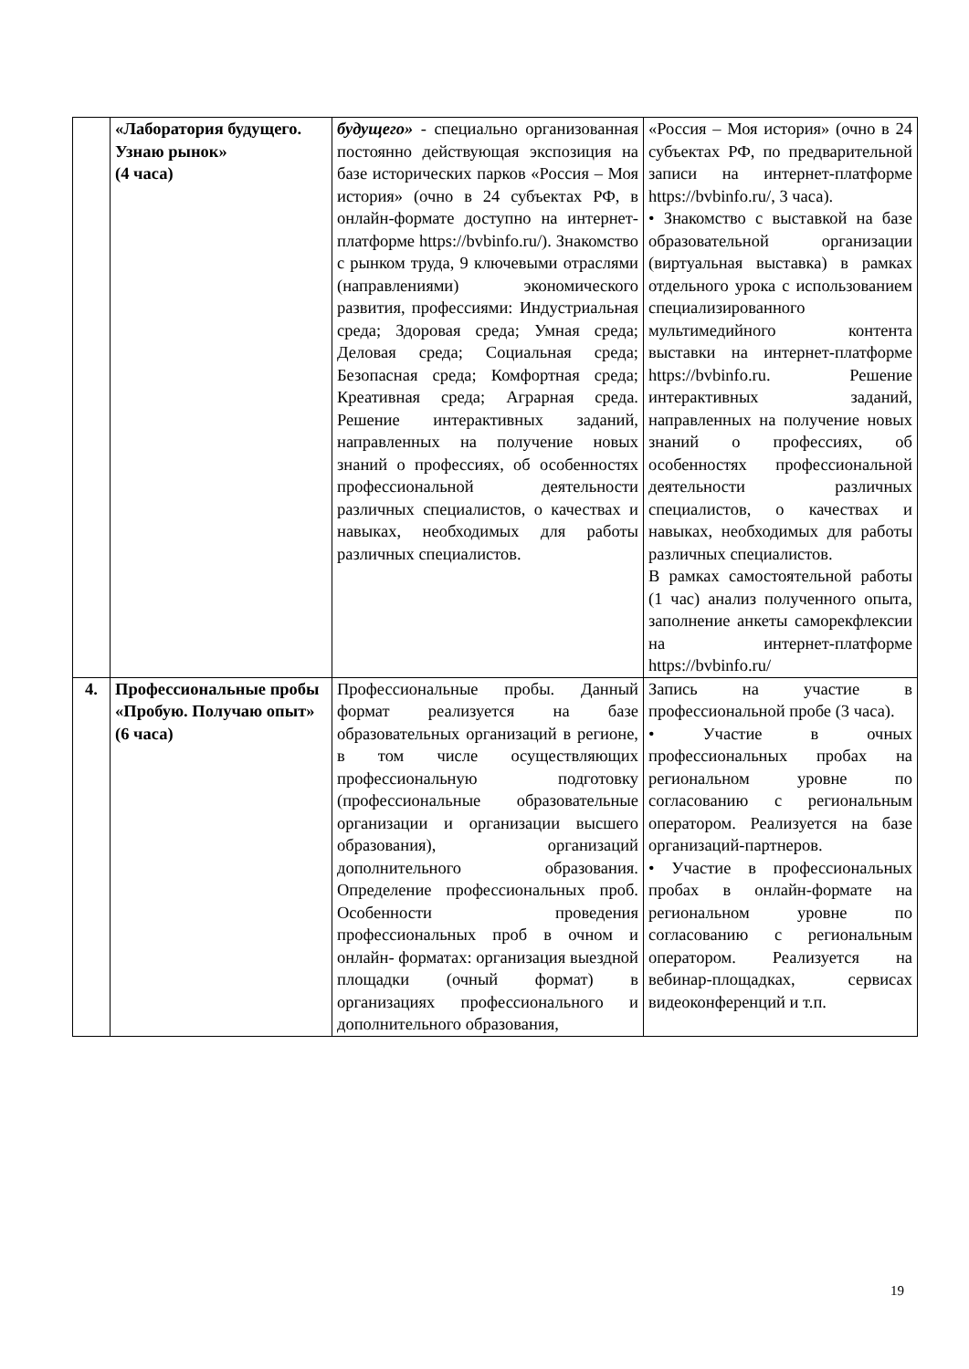| | «Лаборатория будущего. Узнаю рынок» (4 часа) | будущего» - специально организованная постоянно действующая экспозиция на базе исторических парков «Россия – Моя история» (очно в 24 субъектах РФ, в онлайн-формате доступно на интернет-платформе https://bvbinfo.ru/). Знакомство с рынком труда, 9 ключевыми отраслями (направлениями) экономического развития, профессиями: Индустриальная среда; Здоровая среда; Умная среда; Деловая среда; Социальная среда; Безопасная среда; Комфортная среда; Креативная среда; Аграрная среда. Решение интерактивных заданий, направленных на получение новых знаний о профессиях, об особенностях профессиональной деятельности различных специалистов, о качествах и навыках, необходимых для работы различных специалистов. | «Россия – Моя история» (очно в 24 субъектах РФ, по предварительной записи на интернет-платформе https://bvbinfo.ru/, 3 часа). • Знакомство с выставкой на базе образовательной организации (виртуальная выставка) в рамках отдельного урока с использованием специализированного мультимедийного контента выставки на интернет-платформе https://bvbinfo.ru. Решение интерактивных заданий, направленных на получение новых знаний о профессиях, об особенностях профессиональной деятельности различных специалистов, о качествах и навыках, необходимых для работы различных специалистов. В рамках самостоятельной работы (1 час) анализ полученного опыта, заполнение анкеты саморекфлексии на интернет-платформе https://bvbinfo.ru/ |
| 4. | Профессиональные пробы «Пробую. Получаю опыт» (6 часа) | Профессиональные пробы. Данный формат реализуется на базе образовательных организаций в регионе, в том числе осуществляющих профессиональную подготовку (профессиональные образовательные организации и организации высшего образования), организаций дополнительного образования. Определение профессиональных проб. Особенности проведения профессиональных проб в очном и онлайн- форматах: организация выездной площадки (очный формат) в организациях профессионального и дополнительного образования, | Запись на участие в профессиональной пробе (3 часа). • Участие в очных профессиональных пробах на региональном уровне по согласованию с региональным оператором. Реализуется на базе организаций-партнеров. • Участие в профессиональных пробах в онлайн-формате на региональном уровне по согласованию с региональным оператором. Реализуется на вебинар-площадках, сервисах видеоконференций и т.п. |
19